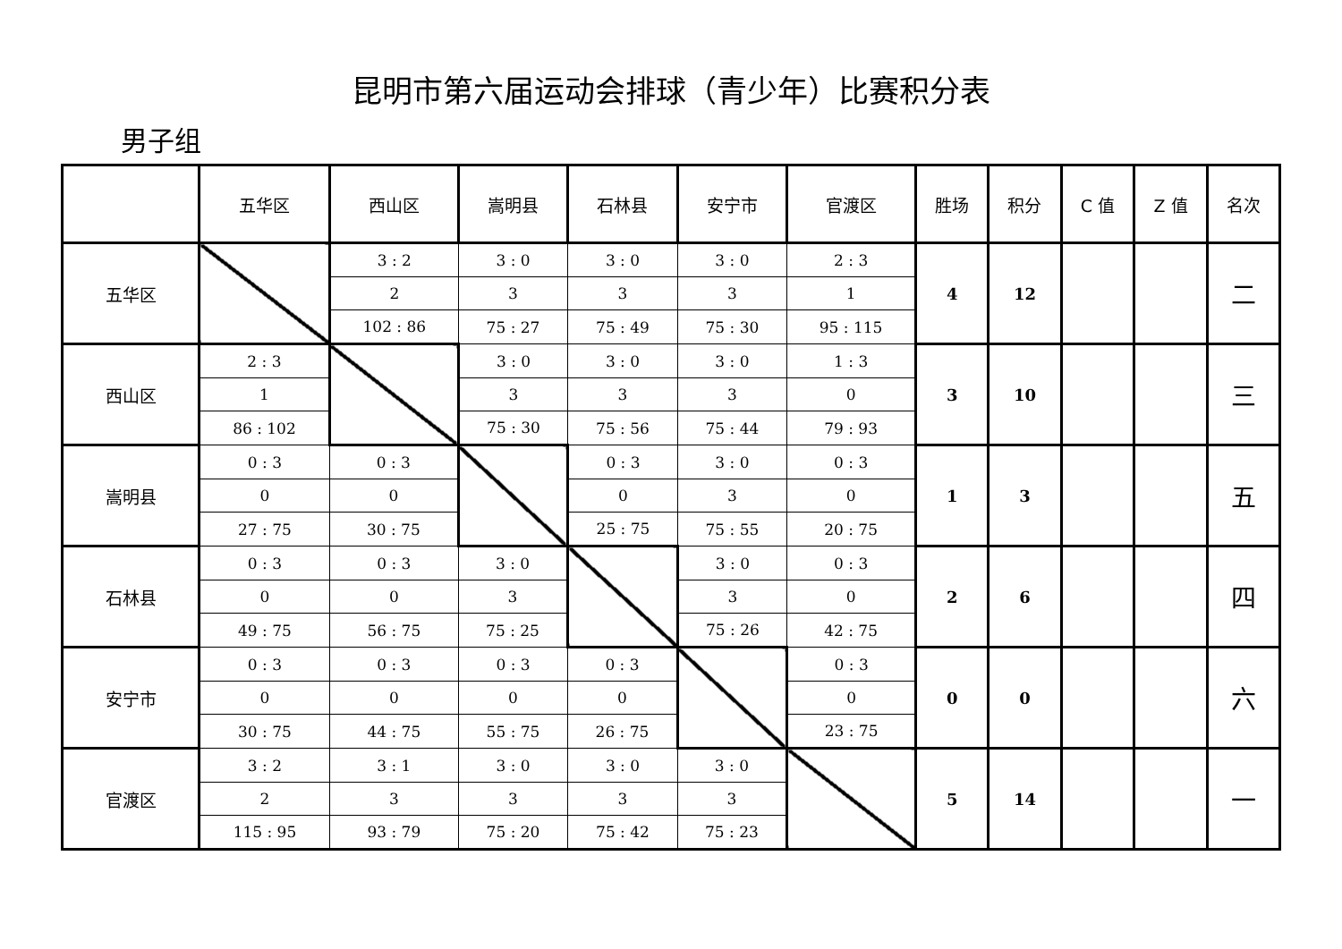昆明市第六届运动会排球（青少年）比赛积分表
男子组
| | 五华区 | 西山区 | 嵩明县 | 石林县 | 安宁市 | 官渡区 | 胜场 | 积分 | C 值 | Z 值 | 名次 |
| --- | --- | --- | --- | --- | --- | --- | --- | --- | --- | --- | --- |
| 五华区 | | 3 : 2 | 3 : 0 | 3 : 0 | 3 : 0 | 2 : 3 | 4 | 12 | | | 二 |
| | | 2 | 3 | 3 | 3 | 1 | | | | | |
| | | 102 : 86 | 75 : 27 | 75 : 49 | 75 : 30 | 95 : 115 | | | | | |
| 西山区 | 2 : 3 | | 3 : 0 | 3 : 0 | 3 : 0 | 1 : 3 | 3 | 10 | | | 三 |
| | 1 | | 3 | 3 | 3 | 0 | | | | | |
| | 86 : 102 | | 75 : 30 | 75 : 56 | 75 : 44 | 79 : 93 | | | | | |
| 嵩明县 | 0 : 3 | 0 : 3 | | 0 : 3 | 3 : 0 | 0 : 3 | 1 | 3 | | | 五 |
| | 0 | 0 | | 0 | 3 | 0 | | | | | |
| | 27 : 75 | 30 : 75 | | 25 : 75 | 75 : 55 | 20 : 75 | | | | | |
| 石林县 | 0 : 3 | 0 : 3 | 3 : 0 | | 3 : 0 | 0 : 3 | 2 | 6 | | | 四 |
| | 0 | 0 | 3 | | 3 | 0 | | | | | |
| | 49 : 75 | 56 : 75 | 75 : 25 | | 75 : 26 | 42 : 75 | | | | | |
| 安宁市 | 0 : 3 | 0 : 3 | 0 : 3 | 0 : 3 | | 0 : 3 | 0 | 0 | | | 六 |
| | 0 | 0 | 0 | 0 | | 0 | | | | | |
| | 30 : 75 | 44 : 75 | 55 : 75 | 26 : 75 | | 23 : 75 | | | | | |
| 官渡区 | 3 : 2 | 3 : 1 | 3 : 0 | 3 : 0 | 3 : 0 | | 5 | 14 | | | 一 |
| | 2 | 3 | 3 | 3 | 3 | | | | | | |
| | 115 : 95 | 93 : 79 | 75 : 20 | 75 : 42 | 75 : 23 | | | | | | |